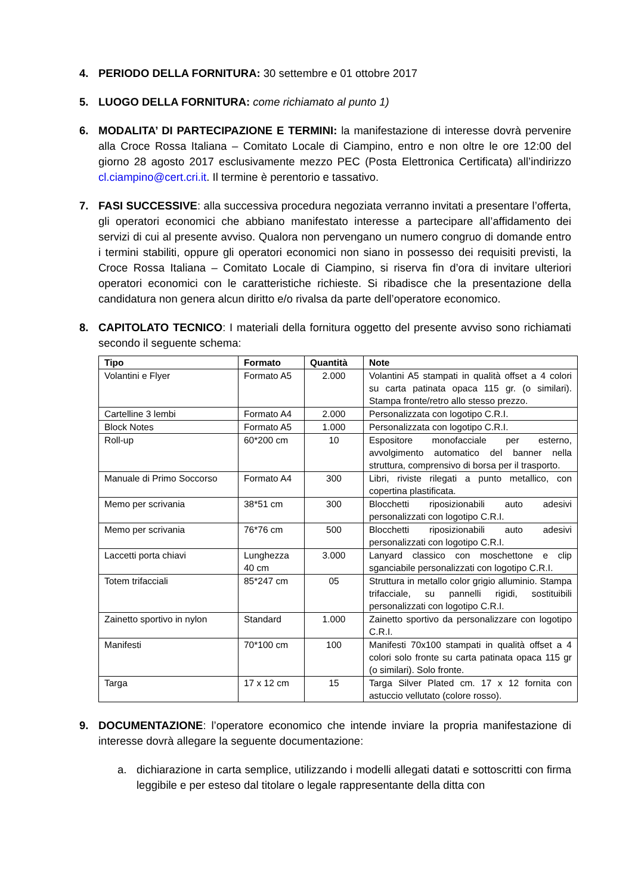4. PERIODO DELLA FORNITURA: 30 settembre e 01 ottobre 2017
5. LUOGO DELLA FORNITURA: come richiamato al punto 1)
6. MODALITA’ DI PARTECIPAZIONE E TERMINI: la manifestazione di interesse dovrà pervenire alla Croce Rossa Italiana – Comitato Locale di Ciampino, entro e non oltre le ore 12:00 del giorno 28 agosto 2017 esclusivamente mezzo PEC (Posta Elettronica Certificata) all’indirizzo cl.ciampino@cert.cri.it. Il termine è perentorio e tassativo.
7. FASI SUCCESSIVE: alla successiva procedura negoziata verranno invitati a presentare l’offerta, gli operatori economici che abbiano manifestato interesse a partecipare all’affidamento dei servizi di cui al presente avviso. Qualora non pervengano un numero congruo di domande entro i termini stabiliti, oppure gli operatori economici non siano in possesso dei requisiti previsti, la Croce Rossa Italiana – Comitato Locale di Ciampino, si riserva fin d’ora di invitare ulteriori operatori economici con le caratteristiche richieste. Si ribadisce che la presentazione della candidatura non genera alcun diritto e/o rivalsa da parte dell’operatore economico.
8. CAPITOLATO TECNICO: I materiali della fornitura oggetto del presente avviso sono richiamati secondo il seguente schema:
| Tipo | Formato | Quantità | Note |
| --- | --- | --- | --- |
| Volantini e Flyer | Formato A5 | 2.000 | Volantini A5 stampati in qualità offset a 4 colori su carta patinata opaca 115 gr. (o similari). Stampa fronte/retro allo stesso prezzo. |
| Cartelline 3 lembi | Formato A4 | 2.000 | Personalizzata con logotipo C.R.I. |
| Block Notes | Formato A5 | 1.000 | Personalizzata con logotipo C.R.I. |
| Roll-up | 60*200 cm | 10 | Espositore monofacciale per esterno, avvolgimento automatico del banner nella struttura, comprensivo di borsa per il trasporto. |
| Manuale di Primo Soccorso | Formato A4 | 300 | Libri, riviste rilegati a punto metallico, con copertina plastificata. |
| Memo per scrivania | 38*51 cm | 300 | Blocchetti riposizionabili auto adesivi personalizzati con logotipo C.R.I. |
| Memo per scrivania | 76*76 cm | 500 | Blocchetti riposizionabili auto adesivi personalizzati con logotipo C.R.I. |
| Laccetti porta chiavi | Lunghezza 40 cm | 3.000 | Lanyard classico con moschettone e clip sganciabile personalizzati con logotipo C.R.I. |
| Totem trifacciali | 85*247 cm | 05 | Struttura in metallo color grigio alluminio. Stampa trifacciale, su pannelli rigidi, sostituibili personalizzati con logotipo C.R.I. |
| Zainetto sportivo in nylon | Standard | 1.000 | Zainetto sportivo da personalizzare con logotipo C.R.I. |
| Manifesti | 70*100 cm | 100 | Manifesti 70x100 stampati in qualità offset a 4 colori solo fronte su carta patinata opaca 115 gr (o similari). Solo fronte. |
| Targa | 17 x 12 cm | 15 | Targa Silver Plated cm. 17 x 12 fornita con astuccio vellutato (colore rosso). |
9. DOCUMENTAZIONE: l’operatore economico che intende inviare la propria manifestazione di interesse dovrà allegare la seguente documentazione:
a. dichiarazione in carta semplice, utilizzando i modelli allegati datati e sottoscritti con firma leggibile e per esteso dal titolare o legale rappresentante della ditta con